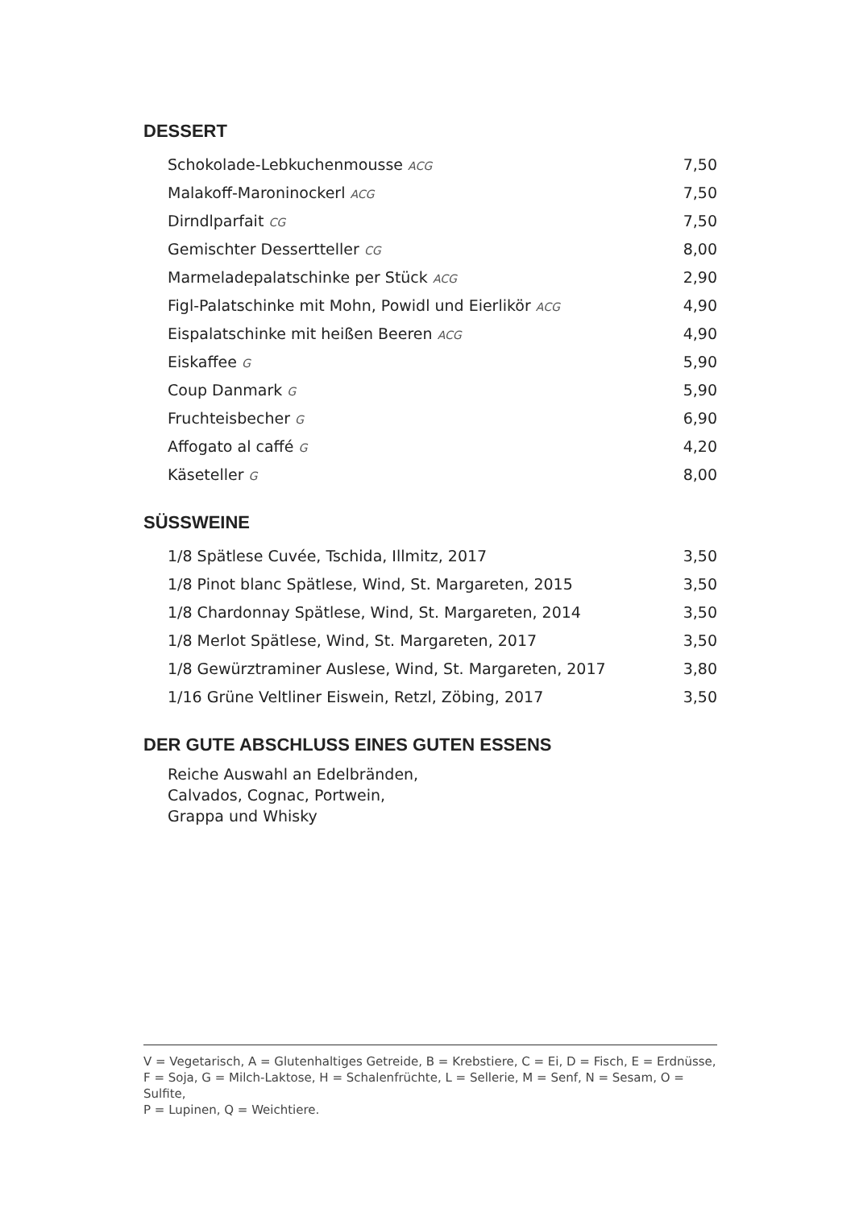DESSERT
| Schokolade-Lebkuchenmousse ACG | 7,50 |
| Malakoff-Maroninockerl ACG | 7,50 |
| Dirndlparfait CG | 7,50 |
| Gemischter Dessertteller CG | 8,00 |
| Marmeladepalatschinke per Stück ACG | 2,90 |
| Figl-Palatschinke mit Mohn, Powidl und Eierlikör ACG | 4,90 |
| Eispalatschinke mit heißen Beeren ACG | 4,90 |
| Eiskaffee G | 5,90 |
| Coup Danmark G | 5,90 |
| Fruchteisbecher G | 6,90 |
| Affogato al caffé G | 4,20 |
| Käseteller G | 8,00 |
SÜSSWEINE
| 1/8 Spätlese Cuvée, Tschida, Illmitz, 2017 | 3,50 |
| 1/8 Pinot blanc Spätlese, Wind, St. Margareten, 2015 | 3,50 |
| 1/8 Chardonnay Spätlese, Wind, St. Margareten, 2014 | 3,50 |
| 1/8 Merlot Spätlese, Wind, St. Margareten, 2017 | 3,50 |
| 1/8 Gewürztraminer Auslese, Wind, St. Margareten, 2017 | 3,80 |
| 1/16 Grüne Veltliner Eiswein, Retzl, Zöbing, 2017 | 3,50 |
DER GUTE ABSCHLUSS EINES GUTEN ESSENS
Reiche Auswahl an Edelbränden,
Calvados, Cognac, Portwein,
Grappa und Whisky
V = Vegetarisch, A = Glutenhaltiges Getreide, B = Krebstiere, C = Ei, D = Fisch, E = Erdnüsse,
F = Soja, G = Milch-Laktose, H = Schalenfrüchte, L = Sellerie, M = Senf, N = Sesam, O = Sulfite,
P = Lupinen, Q = Weichtiere.